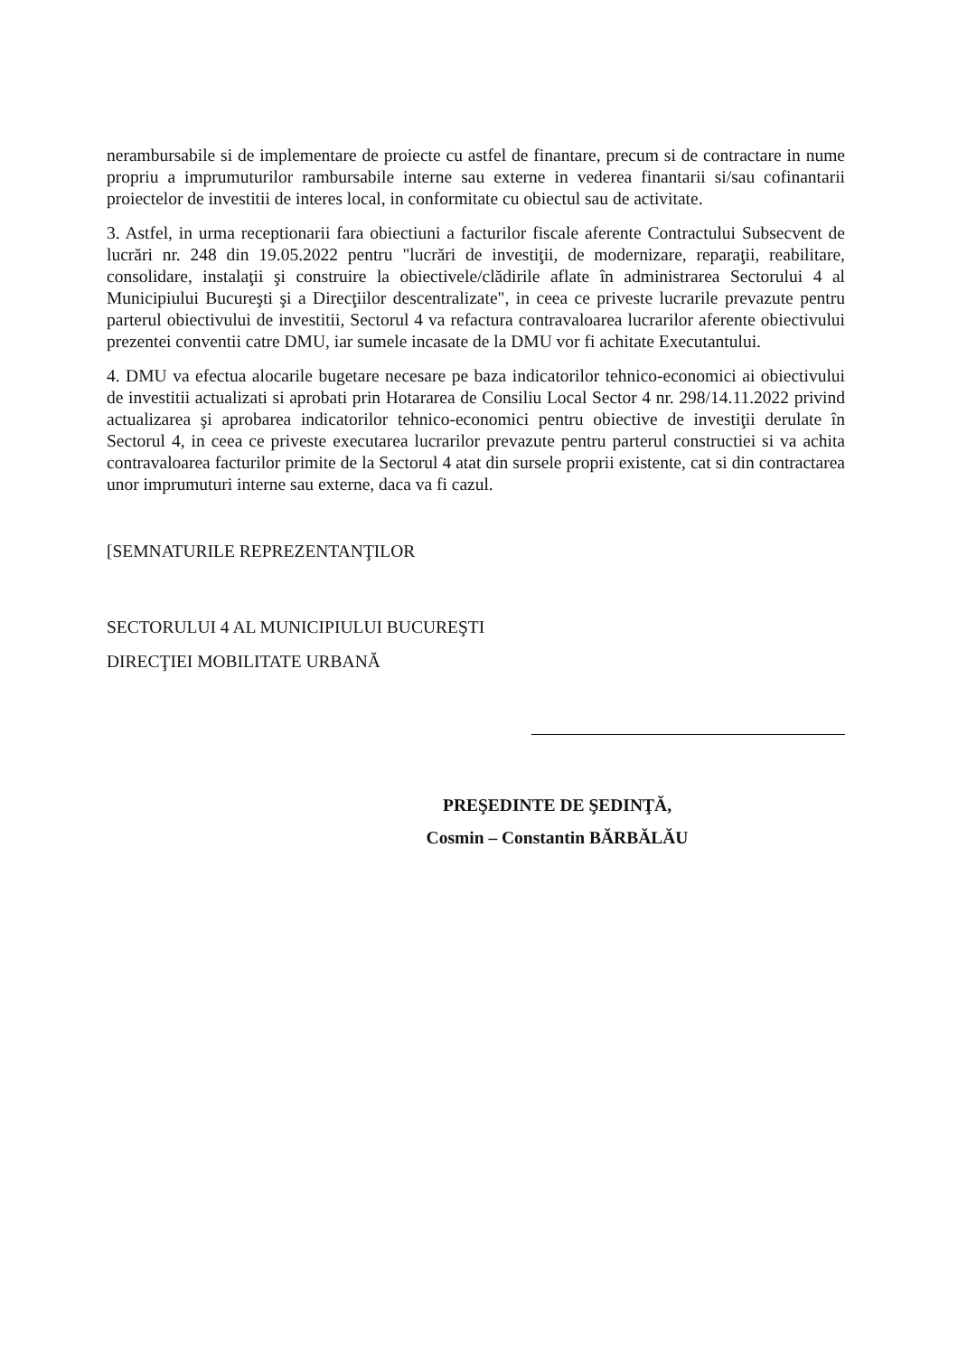nerambursabile si de implementare de proiecte cu astfel de finantare, precum si de contractare in nume propriu a imprumuturilor rambursabile interne sau externe in vederea finantarii si/sau cofinantarii proiectelor de investitii de interes local, in conformitate cu obiectul sau de activitate.
3. Astfel, in urma receptionarii fara obiectiuni a facturilor fiscale aferente Contractului Subsecvent de lucrări nr. 248 din 19.05.2022 pentru "lucrări de investiţii, de modernizare, reparaţii, reabilitare, consolidare, instalaţii şi construire la obiectivele/clădirile aflate în administrarea Sectorului 4 al Municipiului Bucureşti şi a Direcţiilor descentralizate", in ceea ce priveste lucrarile prevazute pentru parterul obiectivului de investitii, Sectorul 4 va refactura contravaloarea lucrarilor aferente obiectivului prezentei conventii catre DMU, iar sumele incasate de la DMU vor fi achitate Executantului.
4. DMU va efectua alocarile bugetare necesare pe baza indicatorilor tehnico-economici ai obiectivului de investitii actualizati si aprobati prin Hotararea de Consiliu Local Sector 4 nr. 298/14.11.2022 privind actualizarea şi aprobarea indicatorilor tehnico-economici pentru obiective de investiţii derulate în Sectorul 4, in ceea ce priveste executarea lucrarilor prevazute pentru parterul constructiei si va achita contravaloarea facturilor primite de la Sectorul 4 atat din sursele proprii existente, cat si din contractarea unor imprumuturi interne sau externe, daca va fi cazul.
[SEMNATURILE REPREZENTANŢILOR
SECTORULUI 4 AL MUNICIPIULUI BUCUREŞTI
DIRECŢIEI MOBILITATE URBANĂ
PREŞEDINTE DE ŞEDINŢĂ,
Cosmin – Constantin BĂRBĂLĂU